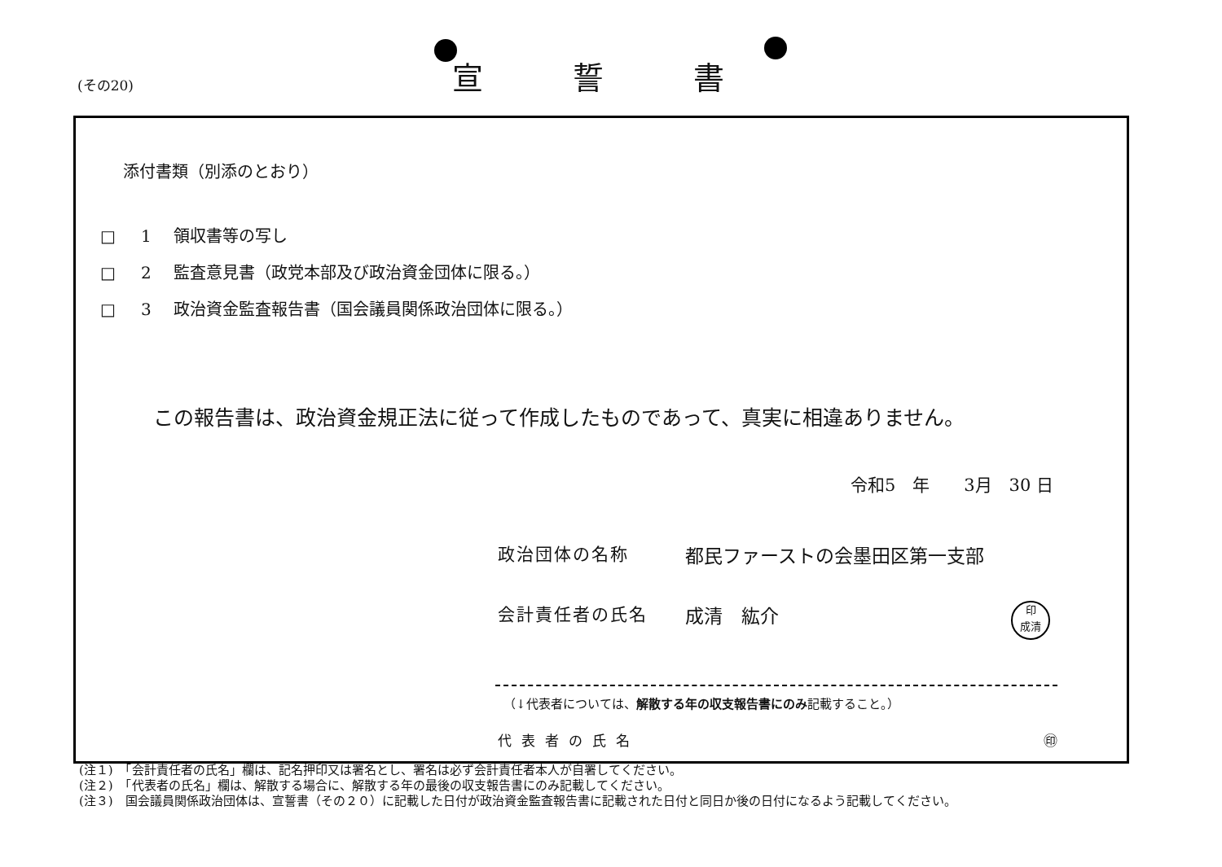(その20)
宣誓書
添付書類（別添のとおり）
□ 1 領収書等の写し
□ 2 監査意見書（政党本部及び政治資金団体に限る。）
□ 3 政治資金監査報告書（国会議員関係政治団体に限る。）
この報告書は、政治資金規正法に従って作成したものであって、真実に相違ありません。
令和5　年　　3月　30 日
政治団体の名称 都民ファーストの会墨田区第一支部
会計責任者の氏名 成清　紘介
印
成清
（↓代表者については、解散する年の収支報告書にのみ記載すること。）
代表者の氏名 ㊞
(注１)　「会計責任者の氏名」欄は、記名押印又は署名とし、署名は必ず会計責任者本人が自署してください。
(注２)　「代表者の氏名」欄は、解散する場合に、解散する年の最後の収支報告書にのみ記載してください。
(注３)　国会議員関係政治団体は、宣誓書（その２０）に記載した日付が政治資金監査報告書に記載された日付と同日か後の日付になるよう記載してください。